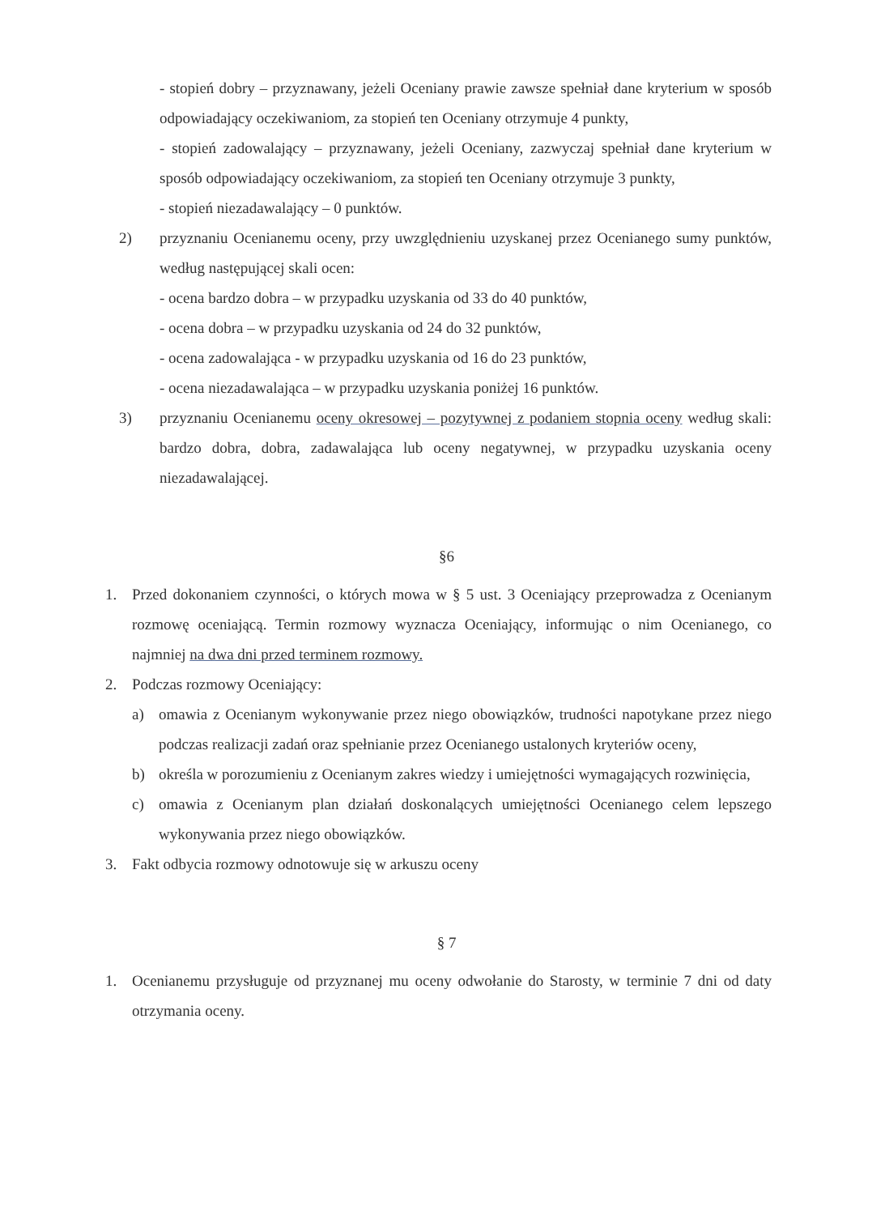- stopień dobry – przyznawany, jeżeli Oceniany prawie zawsze spełniał dane kryterium w sposób odpowiadający oczekiwaniom, za stopień ten Oceniany otrzymuje 4 punkty,
- stopień zadowalający – przyznawany, jeżeli Oceniany, zazwyczaj spełniał dane kryterium w sposób odpowiadający oczekiwaniom, za stopień ten Oceniany otrzymuje 3 punkty,
- stopień niezadawalający – 0 punktów.
2) przyznaniu Ocenianemu oceny, przy uwzględnieniu uzyskanej przez Ocenianego sumy punktów, według następującej skali ocen:
- ocena bardzo dobra – w przypadku uzyskania od 33 do 40 punktów,
- ocena dobra – w przypadku uzyskania od 24 do 32 punktów,
- ocena zadowalająca - w przypadku uzyskania od 16 do 23 punktów,
- ocena niezadawalająca – w przypadku uzyskania poniżej 16 punktów.
3) przyznaniu Ocenianemu oceny okresowej – pozytywnej z podaniem stopnia oceny według skali: bardzo dobra, dobra, zadawalająca lub oceny negatywnej, w przypadku uzyskania oceny niezadawalającej.
§6
1. Przed dokonaniem czynności, o których mowa w § 5 ust. 3 Oceniający przeprowadza z Ocenianym rozmowę oceniającą. Termin rozmowy wyznacza Oceniający, informując o nim Ocenianego, co najmniej na dwa dni przed terminem rozmowy.
2. Podczas rozmowy Oceniający:
a) omawia z Ocenianym wykonywanie przez niego obowiązków, trudności napotykane przez niego podczas realizacji zadań oraz spełnianie przez Ocenianego ustalonych kryteriów oceny,
b) określa w porozumieniu z Ocenianym zakres wiedzy i umiejętności wymagających rozwinięcia,
c) omawia z Ocenianym plan działań doskonalących umiejętności Ocenianego celem lepszego wykonywania przez niego obowiązków.
3. Fakt odbycia rozmowy odnotowuje się w arkuszu oceny
§ 7
1. Ocenianemu przysługuje od przyznanej mu oceny odwołanie do Starosty, w terminie 7 dni od daty otrzymania oceny.